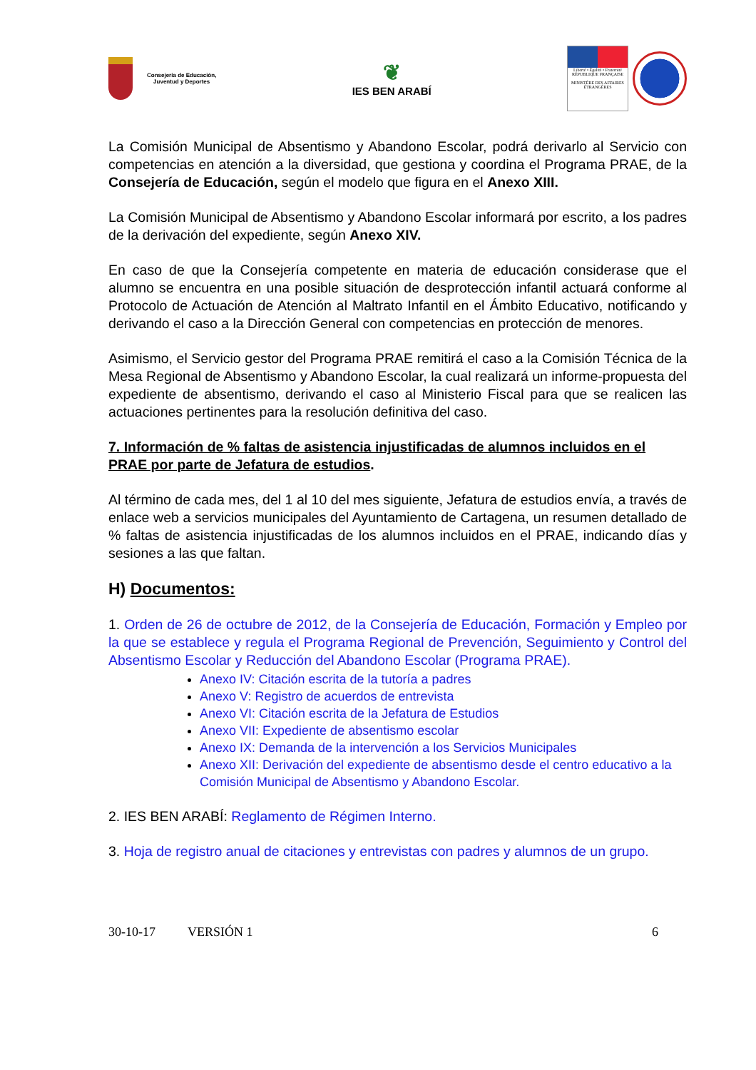Consejería de Educación,
Juventud y Deportes
❦
IES BEN ARABÍ
Liberté • Égalité • Fraternité
RÉPUBLIQUE FRANÇAISE
MINISTÈRE DES AFFAIRES ÉTRANGÈRES
La Comisión Municipal de Absentismo y Abandono Escolar, podrá derivarlo al Servicio con competencias en atención a la diversidad, que gestiona y coordina el Programa PRAE, de la Consejería de Educación, según el modelo que figura en el Anexo XIII.
La Comisión Municipal de Absentismo y Abandono Escolar informará por escrito, a los padres de la derivación del expediente, según Anexo XIV.
En caso de que la Consejería competente en materia de educación considerase que el alumno se encuentra en una posible situación de desprotección infantil actuará conforme al Protocolo de Actuación de Atención al Maltrato Infantil en el Ámbito Educativo, notificando y derivando el caso a la Dirección General con competencias en protección de menores.
Asimismo, el Servicio gestor del Programa PRAE remitirá el caso a la Comisión Técnica de la Mesa Regional de Absentismo y Abandono Escolar, la cual realizará un informe-propuesta del expediente de absentismo, derivando el caso al Ministerio Fiscal para que se realicen las actuaciones pertinentes para la resolución definitiva del caso.
7. Información de % faltas de asistencia injustificadas de alumnos incluidos en el PRAE por parte de Jefatura de estudios.
Al término de cada mes, del 1 al 10 del mes siguiente, Jefatura de estudios envía, a través de enlace web a servicios municipales del Ayuntamiento de Cartagena, un resumen detallado de % faltas de asistencia injustificadas de los alumnos incluidos en el PRAE, indicando días y sesiones a las que faltan.
H) Documentos:
1. Orden de 26 de octubre de 2012, de la Consejería de Educación, Formación y Empleo por la que se establece y regula el Programa Regional de Prevención, Seguimiento y Control del Absentismo Escolar y Reducción del Abandono Escolar (Programa PRAE).
Anexo IV: Citación escrita de la tutoría a padres
Anexo V: Registro de acuerdos de entrevista
Anexo VI: Citación escrita de la Jefatura de Estudios
Anexo VII: Expediente de absentismo escolar
Anexo IX: Demanda de la intervención a los Servicios Municipales
Anexo XII: Derivación del expediente de absentismo desde el centro educativo a la Comisión Municipal de Absentismo y Abandono Escolar.
2. IES BEN ARABÍ: Reglamento de Régimen Interno.
3. Hoja de registro anual de citaciones y entrevistas con padres y alumnos de un grupo.
30-10-17 VERSIÓN 1 6